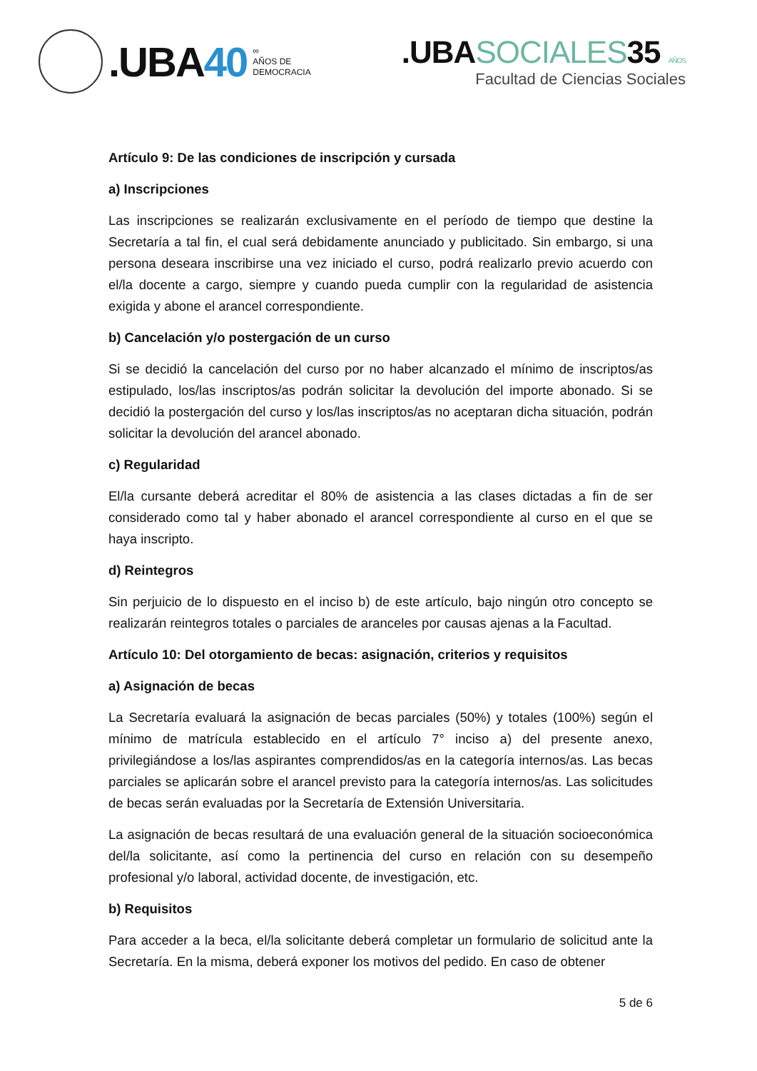.UBA40
∞
AÑOS DE
DEMOCRACIA
.UBASOCIALES35 AÑOS
Facultad de Ciencias Sociales
Artículo 9: De las condiciones de inscripción y cursada
a) Inscripciones
Las inscripciones se realizarán exclusivamente en el período de tiempo que destine la Secretaría a tal fin, el cual será debidamente anunciado y publicitado. Sin embargo, si una persona deseara inscribirse una vez iniciado el curso, podrá realizarlo previo acuerdo con el/la docente a cargo, siempre y cuando pueda cumplir con la regularidad de asistencia exigida y abone el arancel correspondiente.
b) Cancelación y/o postergación de un curso
Si se decidió la cancelación del curso por no haber alcanzado el mínimo de inscriptos/as estipulado, los/las inscriptos/as podrán solicitar la devolución del importe abonado. Si se decidió la postergación del curso y los/las inscriptos/as no aceptaran dicha situación, podrán solicitar la devolución del arancel abonado.
c) Regularidad
El/la cursante deberá acreditar el 80% de asistencia a las clases dictadas a fin de ser considerado como tal y haber abonado el arancel correspondiente al curso en el que se haya inscripto.
d) Reintegros
Sin perjuicio de lo dispuesto en el inciso b) de este artículo, bajo ningún otro concepto se realizarán reintegros totales o parciales de aranceles por causas ajenas a la Facultad.
Artículo 10: Del otorgamiento de becas: asignación, criterios y requisitos
a) Asignación de becas
La Secretaría evaluará la asignación de becas parciales (50%) y totales (100%) según el mínimo de matrícula establecido en el artículo 7° inciso a) del presente anexo, privilegiándose a los/las aspirantes comprendidos/as en la categoría internos/as. Las becas parciales se aplicarán sobre el arancel previsto para la categoría internos/as. Las solicitudes de becas serán evaluadas por la Secretaría de Extensión Universitaria.
La asignación de becas resultará de una evaluación general de la situación socioeconómica del/la solicitante, así como la pertinencia del curso en relación con su desempeño profesional y/o laboral, actividad docente, de investigación, etc.
b) Requisitos
Para acceder a la beca, el/la solicitante deberá completar un formulario de solicitud ante la Secretaría. En la misma, deberá exponer los motivos del pedido. En caso de obtener
5 de 6